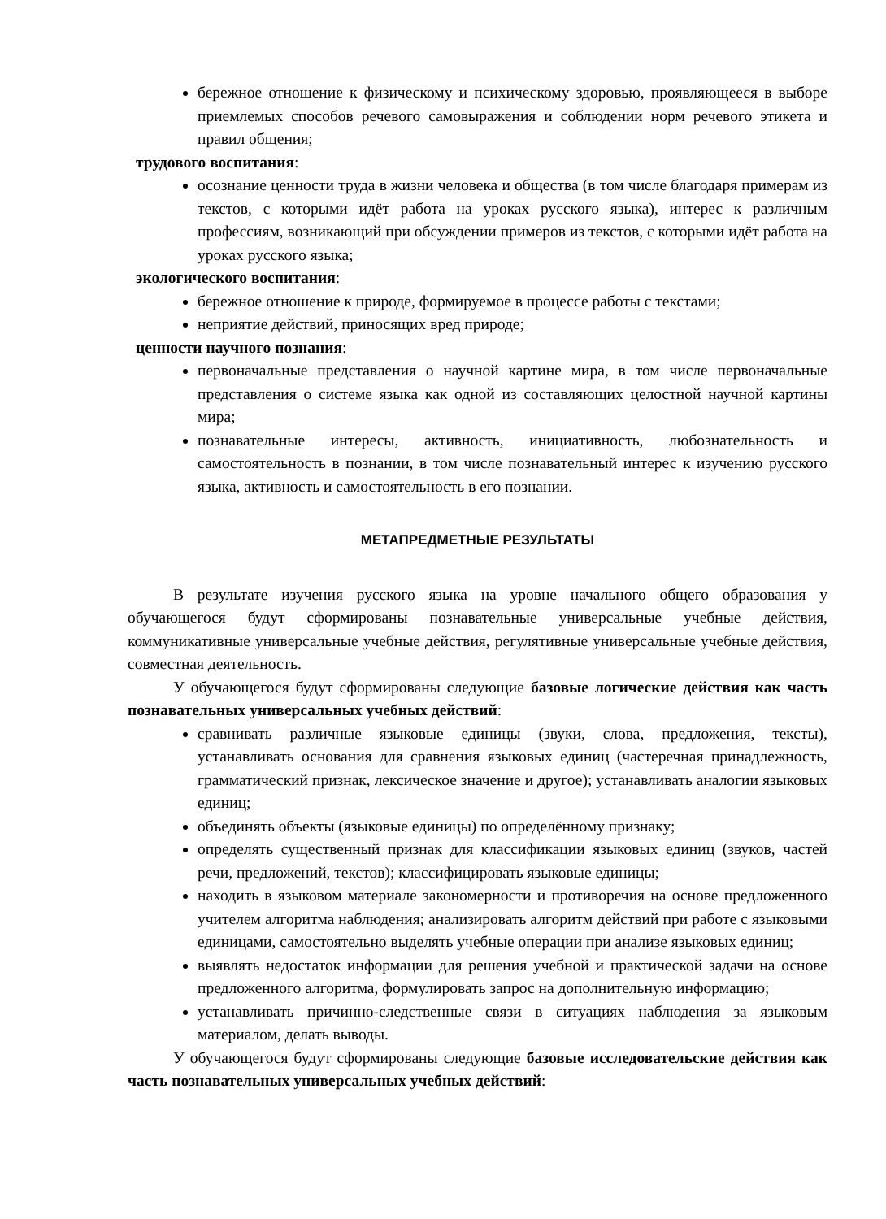бережное отношение к физическому и психическому здоровью, проявляющееся в выборе приемлемых способов речевого самовыражения и соблюдении норм речевого этикета и правил общения;
трудового воспитания:
осознание ценности труда в жизни человека и общества (в том числе благодаря примерам из текстов, с которыми идёт работа на уроках русского языка), интерес к различным профессиям, возникающий при обсуждении примеров из текстов, с которыми идёт работа на уроках русского языка;
экологического воспитания:
бережное отношение к природе, формируемое в процессе работы с текстами;
неприятие действий, приносящих вред природе;
ценности научного познания:
первоначальные представления о научной картине мира, в том числе первоначальные представления о системе языка как одной из составляющих целостной научной картины мира;
познавательные интересы, активность, инициативность, любознательность и самостоятельность в познании, в том числе познавательный интерес к изучению русского языка, активность и самостоятельность в его познании.
МЕТАПРЕДМЕТНЫЕ РЕЗУЛЬТАТЫ
В результате изучения русского языка на уровне начального общего образования у обучающегося будут сформированы познавательные универсальные учебные действия, коммуникативные универсальные учебные действия, регулятивные универсальные учебные действия, совместная деятельность.
У обучающегося будут сформированы следующие базовые логические действия как часть познавательных универсальных учебных действий:
сравнивать различные языковые единицы (звуки, слова, предложения, тексты), устанавливать основания для сравнения языковых единиц (частеречная принадлежность, грамматический признак, лексическое значение и другое); устанавливать аналогии языковых единиц;
объединять объекты (языковые единицы) по определённому признаку;
определять существенный признак для классификации языковых единиц (звуков, частей речи, предложений, текстов); классифицировать языковые единицы;
находить в языковом материале закономерности и противоречия на основе предложенного учителем алгоритма наблюдения; анализировать алгоритм действий при работе с языковыми единицами, самостоятельно выделять учебные операции при анализе языковых единиц;
выявлять недостаток информации для решения учебной и практической задачи на основе предложенного алгоритма, формулировать запрос на дополнительную информацию;
устанавливать причинно-следственные связи в ситуациях наблюдения за языковым материалом, делать выводы.
У обучающегося будут сформированы следующие базовые исследовательские действия как часть познавательных универсальных учебных действий: